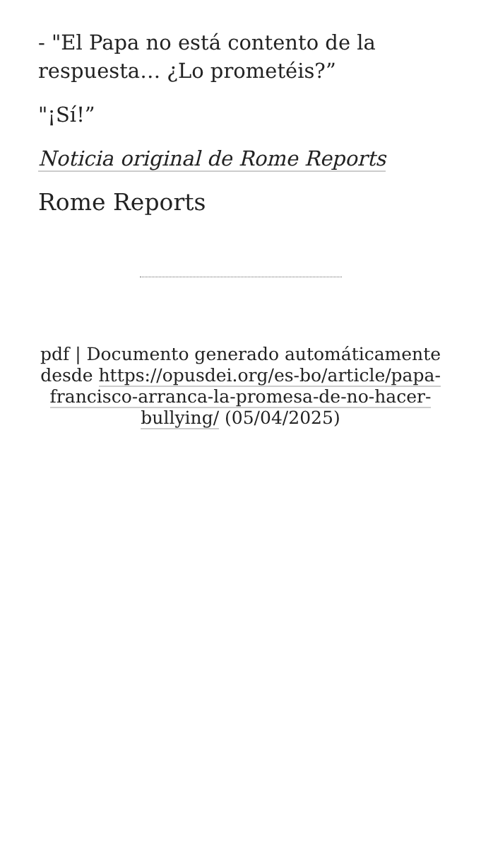- "El Papa no está contento de la respuesta… ¿Lo prometéis?”
"¡Sí!”
Noticia original de Rome Reports
Rome Reports
pdf | Documento generado automáticamente desde https://opusdei.org/es-bo/article/papa-francisco-arranca-la-promesa-de-no-hacer-bullying/ (05/04/2025)